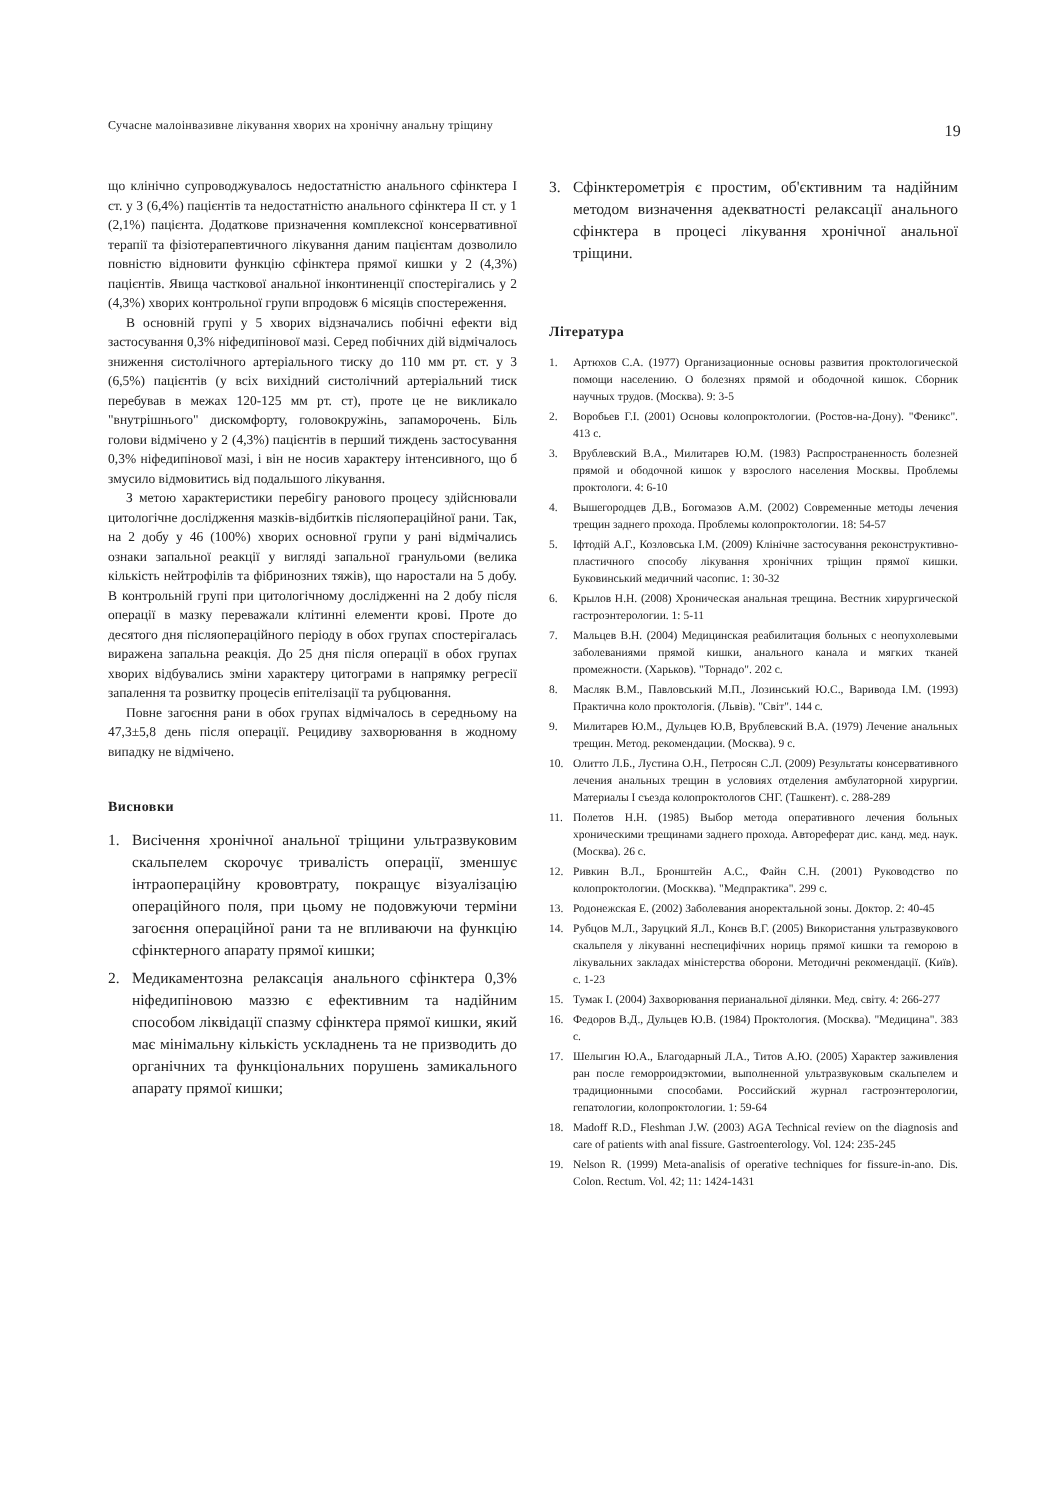Сучасне малоінвазивне лікування хворих на хронічну анальну тріщину 19
що клінічно супроводжувалось недостатністю анального сфінктера I ст. у 3 (6,4%) пацієнтів та недостатністю анального сфінктера II ст. у 1 (2,1%) пацієнта. Додаткове призначення комплексної консервативної терапії та фізіотерапевтичного лікування даним пацієнтам дозволило повністю відновити функцію сфінктера прямої кишки у 2 (4,3%) пацієнтів. Явища часткової анальної інконтиненції спостерігались у 2 (4,3%) хворих контрольної групи впродовж 6 місяців спостереження.
В основній групі у 5 хворих відзначались побічні ефекти від застосування 0,3% ніфедипінової мазі. Серед побічних дій відмічалось зниження систолічного артеріального тиску до 110 мм рт. ст. у 3 (6,5%) пацієнтів (у всіх вихідний систолічний артеріальний тиск перебував в межах 120-125 мм рт. ст), проте це не викликало "внутрішнього" дискомфорту, головокружінь, запаморочень. Біль голови відмічено у 2 (4,3%) пацієнтів в перший тиждень застосування 0,3% ніфедипінової мазі, і він не носив характеру інтенсивного, що б змусило відмовитись від подальшого лікування.
З метою характеристики перебігу ранового процесу здійснювали цитологічне дослідження мазків-відбитків післяопераційної рани. Так, на 2 добу у 46 (100%) хворих основної групи у рані відмічались ознаки запальної реакції у вигляді запальної гранульоми (велика кількість нейтрофілів та фібринозних тяжів), що наростали на 5 добу. В контрольній групі при цитологічному дослідженні на 2 добу після операції в мазку переважали клітинні елементи крові. Проте до десятого дня післяопераційного періоду в обох групах спостерігалась виражена запальна реакція. До 25 дня після операції в обох групах хворих відбувались зміни характеру цитограми в напрямку регресії запалення та розвитку процесів епітелізації та рубцювання.
Повне загоєння рани в обох групах відмічалось в середньому на 47,3±5,8 день після операції. Рецидиву захворювання в жодному випадку не відмічено.
Висновки
1. Висічення хронічної анальної тріщини ультразвуковим скальпелем скорочує тривалість операції, зменшує інтраопераційну крововтрату, покращує візуалізацію операційного поля, при цьому не подовжуючи терміни загоєння операційної рани та не впливаючи на функцію сфінктерного апарату прямої кишки;
2. Медикаментозна релаксація анального сфінктера 0,3% ніфедипіновою маззю є ефективним та надійним способом ліквідації спазму сфінктера прямої кишки, який має мінімальну кількість ускладнень та не призводить до органічних та функціональних порушень замикального апарату прямої кишки;
3. Сфінктерометрія є простим, об'єктивним та надійним методом визначення адекватності релаксації анального сфінктера в процесі лікування хронічної анальної тріщини.
Література
1. Артюхов С.А. (1977) Организационные основы развития проктологической помощи населению. О болезнях прямой и ободочной кишок. Сборник научных трудов. (Москва). 9: 3-5
2. Воробьев Г.І. (2001) Основы колопроктологии. (Ростов-на-Дону). "Феникс". 413 с.
3. Врублевский В.А., Милитарев Ю.М. (1983) Распространенность болезней прямой и ободочной кишок у взрослого населения Москвы. Проблемы проктологи. 4: 6-10
4. Вышегородцев Д.В., Богомазов А.М. (2002) Современные методы лечения трещин заднего прохода. Проблемы колопроктологии. 18: 54-57
5. Іфтодій А.Г., Козловська І.М. (2009) Клінічне застосування реконструктивно-пластичного способу лікування хронічних тріщин прямої кишки. Буковинський медичний часопис. 1: 30-32
6. Крылов Н.Н. (2008) Хроническая анальная трещина. Вестник хирургической гастроэнтерологии. 1: 5-11
7. Мальцев В.Н. (2004) Медицинская реабилитация больных с неопухолевыми заболеваниями прямой кишки, анального канала и мягких тканей промежности. (Харьков). "Торнадо". 202 с.
8. Масляк В.М., Павловський М.П., Лозинський Ю.С., Варивода І.М. (1993) Практична коло проктологія. (Львів). "Світ". 144 с.
9. Милитарев Ю.М., Дульцев Ю.В, Врублевский В.А. (1979) Лечение анальных трещин. Метод. рекомендации. (Москва). 9 с.
10. Олитто Л.Б., Лустина О.Н., Петросян С.Л. (2009) Результаты консервативного лечения анальных трещин в условиях отделения амбулаторной хирургии. Материалы I съезда колопроктологов СНГ. (Ташкент). с. 288-289
11. Полетов Н.Н. (1985) Выбор метода оперативного лечения больных хроническими трещинами заднего прохода. Автореферат дис. канд. мед. наук. (Москва). 26 с.
12. Ривкин В.Л., Бронштейн А.С., Файн С.Н. (2001) Руководство по колопроктологии. (Москква). "Медпрактика". 299 с.
13. Родонежская Е. (2002) Заболевания аноректальной зоны. Доктор. 2: 40-45
14. Рубцов М.Л., Заруцкий Я.Л., Конєв В.Г. (2005) Використання ультразвукового скальпеля у лікуванні неспецифічних нориць прямої кишки та геморою в лікувальних закладах міністерства оборони. Методичні рекомендації. (Київ). с. 1-23
15. Тумак І. (2004) Захворювання перианальної ділянки. Мед. світу. 4: 266-277
16. Федоров В.Д., Дульцев Ю.В. (1984) Проктология. (Москва). "Медицина". 383 с.
17. Шелыгин Ю.А., Благодарный Л.А., Титов А.Ю. (2005) Характер заживления ран после геморроидэктомии, выполненной ультразвуковым скальпелем и традиционными способами. Российский журнал гастроэнтерологии, гепатологии, колопроктологии. 1: 59-64
18. Madoff R.D., Fleshman J.W. (2003) AGA Technical review on the diagnosis and care of patients with anal fissure. Gastroenterology. Vol. 124: 235-245
19. Nelson R. (1999) Meta-analisis of operative techniques for fissure-in-ano. Dis. Colon. Rectum. Vol. 42; 11: 1424-1431